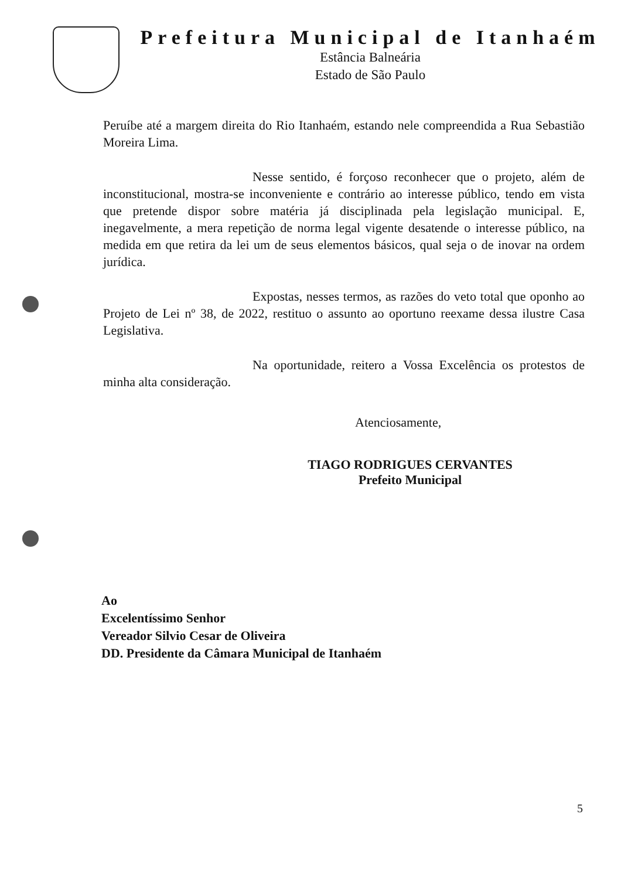Prefeitura Municipal de Itanhaém
Estância Balneária
Estado de São Paulo
Peruíbe até a margem direita do Rio Itanhaém, estando nele compreendida a Rua Sebastião Moreira Lima.
Nesse sentido, é forçoso reconhecer que o projeto, além de inconstitucional, mostra-se inconveniente e contrário ao interesse público, tendo em vista que pretende dispor sobre matéria já disciplinada pela legislação municipal. E, inegavelmente, a mera repetição de norma legal vigente desatende o interesse público, na medida em que retira da lei um de seus elementos básicos, qual seja o de inovar na ordem jurídica.
Expostas, nesses termos, as razões do veto total que oponho ao Projeto de Lei nº 38, de 2022, restituo o assunto ao oportuno reexame dessa ilustre Casa Legislativa.
Na oportunidade, reitero a Vossa Excelência os protestos de minha alta consideração.
Atenciosamente,
TIAGO RODRIGUES CERVANTES
Prefeito Municipal
Ao
Excelentíssimo Senhor
Vereador Silvio Cesar de Oliveira
DD. Presidente da Câmara Municipal de Itanhaém
5